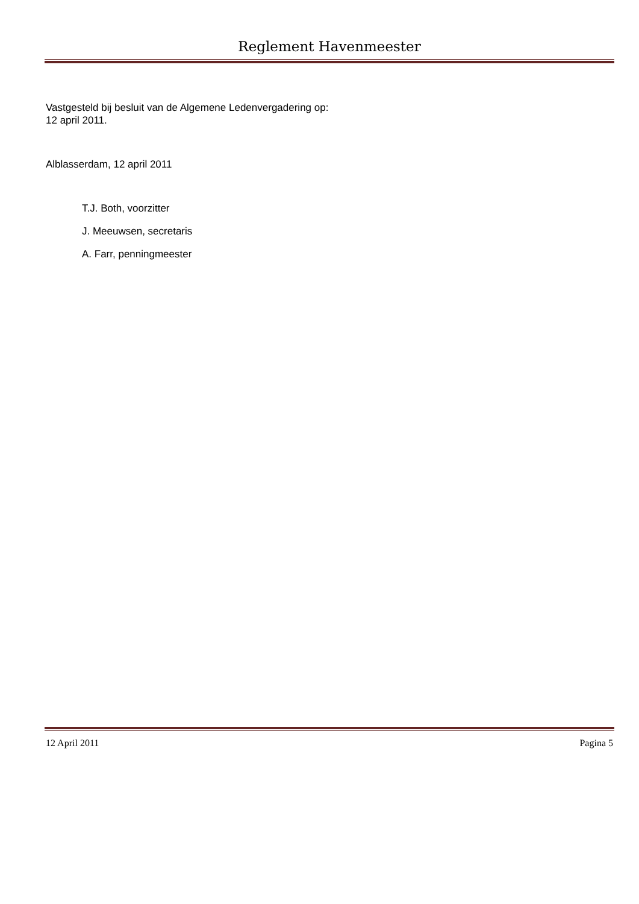Reglement Havenmeester
Vastgesteld bij besluit van de Algemene Ledenvergadering op:
12 april 2011.
Alblasserdam, 12 april 2011
T.J. Both, voorzitter
J. Meeuwsen, secretaris
A. Farr, penningmeester
12 April 2011 Pagina 5